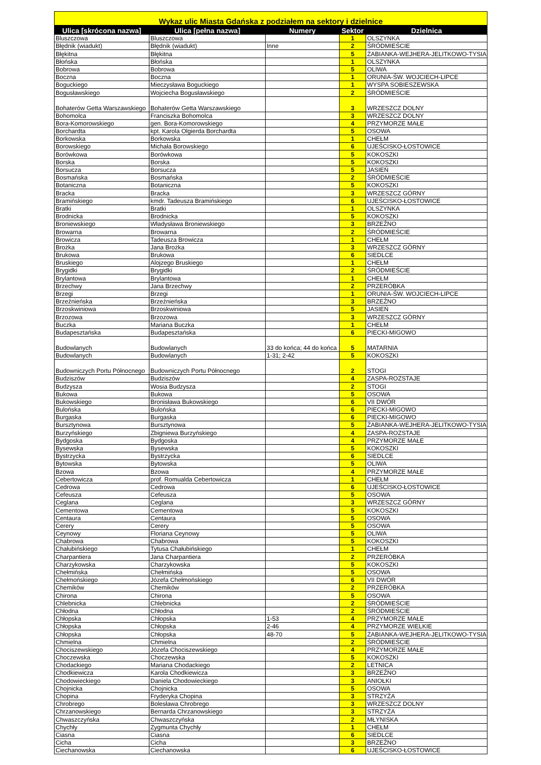| Wykaz ulic Miasta Gdańska z podziałem na sektory i dzielnice | | | | |
| Ulica [skrócona nazwa] | Ulica [pełna nazwa] | Numery | Sektor | Dzielnica |
| Bluszczowa | Bluszczowa | | 1 | OLSZYNKA |
| Błędnik (wiadukt) | Błędnik (wiadukt) | Inne | 2 | ŚRÓDMIEŚCIE |
| Błękitna | Błękitna | | 5 | ŻABIANKA-WEJHERA-JELITKOWO-TYSIA |
| Błońska | Błońska | | 1 | OLSZYNKA |
| Bobrowa | Bobrowa | | 5 | OLIWA |
| Boczna | Boczna | | 1 | ORUNIA-ŚW. WOJCIECH-LIPCE |
| Boguckiego | Mieczysława Boguckiego | | 1 | WYSPA SOBIESZEWSKA |
| Bogusławskiego | Wojciecha Bogusławskiego | | 2 | ŚRÓDMIEŚCIE |
| Bohaterów Getta Warszawskiego | Bohaterów Getta Warszawskiego | | 3 | WRZESZCZ DOLNY |
| Bohomolca | Franciszka Bohomolca | | 3 | WRZESZCZ DOLNY |
| Bora-Komorowskiego | gen. Bora-Komorowskiego | | 4 | PRZYMORZE MAŁE |
| Borchardta | kpt. Karola Olgierda Borchardta | | 5 | OSOWA |
| Borkowska | Borkowska | | 1 | CHEŁM |
| Borowskiego | Michała Borowskiego | | 6 | UJEŚCISKO-ŁOSTOWICE |
| Borówkowa | Borówkowa | | 5 | KOKOSZKI |
| Borska | Borska | | 5 | KOKOSZKI |
| Borsucza | Borsucza | | 5 | JASIEŃ |
| Bosmańska | Bosmańska | | 2 | ŚRÓDMIEŚCIE |
| Botaniczna | Botaniczna | | 5 | KOKOSZKI |
| Bracka | Bracka | | 3 | WRZESZCZ GÓRNY |
| Bramińskiego | kmdr. Tadeusza Bramińskiego | | 6 | UJEŚCISKO-ŁOSTOWICE |
| Bratki | Bratki | | 1 | OLSZYNKA |
| Brodnicka | Brodnicka | | 5 | KOKOSZKI |
| Broniewskiego | Władysława Broniewskiego | | 3 | BRZEŹNO |
| Browarna | Browarna | | 2 | ŚRÓDMIEŚCIE |
| Browicza | Tadeusza Browicza | | 1 | CHEŁM |
| Brożka | Jana Brożka | | 3 | WRZESZCZ GÓRNY |
| Brukowa | Brukowa | | 6 | SIEDLCE |
| Bruskiego | Alojzego Bruskiego | | 1 | CHEŁM |
| Brygidki | Brygidki | | 2 | ŚRÓDMIEŚCIE |
| Brylantowa | Brylantowa | | 1 | CHEŁM |
| Brzechwy | Jana Brzechwy | | 2 | PRZERÓBKA |
| Brzegi | Brzegi | | 1 | ORUNIA-ŚW. WOJCIECH-LIPCE |
| Brzeźnieńska | Brzeźnieńska | | 3 | BRZEŹNO |
| Brzoskwiniowa | Brzoskwiniowa | | 5 | JASIEŃ |
| Brzozowa | Brzozowa | | 3 | WRZESZCZ GÓRNY |
| Buczka | Mariana Buczka | | 1 | CHEŁM |
| Budapesztańska | Budapesztańska | | 6 | PIECKI-MIGOWO |
| Budowlanych | Budowlanych | 33 do końca; 44 do końca | 5 | MATARNIA |
| Budowlanych | Budowlanych | 1-31; 2-42 | 5 | KOKOSZKI |
| Budowniczych Portu Północnego | Budowniczych Portu Północnego | | 2 | STOGI |
| Budziszów | Budziszów | | 4 | ZASPA-ROZSTAJE |
| Budzysza | Wosia Budzysza | | 2 | STOGI |
| Bukowa | Bukowa | | 5 | OSOWA |
| Bukowskiego | Bronisława Bukowskiego | | 6 | VII DWÓR |
| Bulońska | Bulońska | | 6 | PIECKI-MIGOWO |
| Burgaska | Burgaska | | 6 | PIECKI-MIGOWO |
| Bursztynowa | Bursztynowa | | 5 | ŻABIANKA-WEJHERA-JELITKOWO-TYSIA |
| Burzyńskiego | Zbigniewa Burzyńskiego | | 4 | ZASPA-ROZSTAJE |
| Bydgoska | Bydgoska | | 4 | PRZYMORZE MAŁE |
| Bysewska | Bysewska | | 5 | KOKOSZKI |
| Bystrzycka | Bystrzycka | | 6 | SIEDLCE |
| Bytowska | Bytowska | | 5 | OLIWA |
| Bzowa | Bzowa | | 4 | PRZYMORZE MAŁE |
| Cebertowicza | prof. Romualda Cebertowicza | | 1 | CHEŁM |
| Cedrowa | Cedrowa | | 6 | UJEŚCISKO-ŁOSTOWICE |
| Cefeusza | Cefeusza | | 5 | OSOWA |
| Ceglana | Ceglana | | 3 | WRZESZCZ GÓRNY |
| Cementowa | Cementowa | | 5 | KOKOSZKI |
| Centaura | Centaura | | 5 | OSOWA |
| Cerery | Cerery | | 5 | OSOWA |
| Ceynowy | Floriana Ceynowy | | 5 | OLIWA |
| Chabrowa | Chabrowa | | 5 | KOKOSZKI |
| Chałubińskiego | Tytusa Chałubińskiego | | 1 | CHEŁM |
| Charpantiera | Jana Charpantiera | | 2 | PRZERÓBKA |
| Charzykowska | Charzykowska | | 5 | KOKOSZKI |
| Chełmińska | Chełmińska | | 5 | OSOWA |
| Chełmońskiego | Józefa Chełmońskiego | | 6 | VII DWÓR |
| Chemików | Chemików | | 2 | PRZERÓBKA |
| Chirona | Chirona | | 5 | OSOWA |
| Chlebnicka | Chlebnicka | | 2 | ŚRÓDMIEŚCIE |
| Chłodna | Chłodna | | 2 | ŚRÓDMIEŚCIE |
| Chłopska | Chłopska | 1-53 | 4 | PRZYMORZE MAŁE |
| Chłopska | Chłopska | 2-46 | 4 | PRZYMORZE WIELKIE |
| Chłopska | Chłopska | 48-70 | 5 | ŻABIANKA-WEJHERA-JELITKOWO-TYSIA |
| Chmielna | Chmielna | | 2 | ŚRÓDMIEŚCIE |
| Chociszewskiego | Józefa Chociszewskiego | | 4 | PRZYMORZE MAŁE |
| Choczewska | Choczewska | | 5 | KOKOSZKI |
| Chodackiego | Mariana Chodackiego | | 2 | LETNICA |
| Chodkiewicza | Karola Chodkiewicza | | 3 | BRZEŹNO |
| Chodowieckiego | Daniela Chodowieckiego | | 3 | ANIOŁKI |
| Chojnicka | Chojnicka | | 5 | OSOWA |
| Chopina | Fryderyka Chopina | | 3 | STRZYŻA |
| Chrobrego | Bolesława Chrobrego | | 3 | WRZESZCZ DOLNY |
| Chrzanowskiego | Bernarda Chrzanowskiego | | 3 | STRZYŻA |
| Chwaszczyńska | Chwaszczyńska | | 2 | MŁYNISKA |
| Chychły | Zygmunta Chychły | | 1 | CHEŁM |
| Ciasna | Ciasna | | 6 | SIEDLCE |
| Cicha | Cicha | | 3 | BRZEŹNO |
| Ciechanowska | Ciechanowska | | 6 | UJEŚCISKO-ŁOSTOWICE |